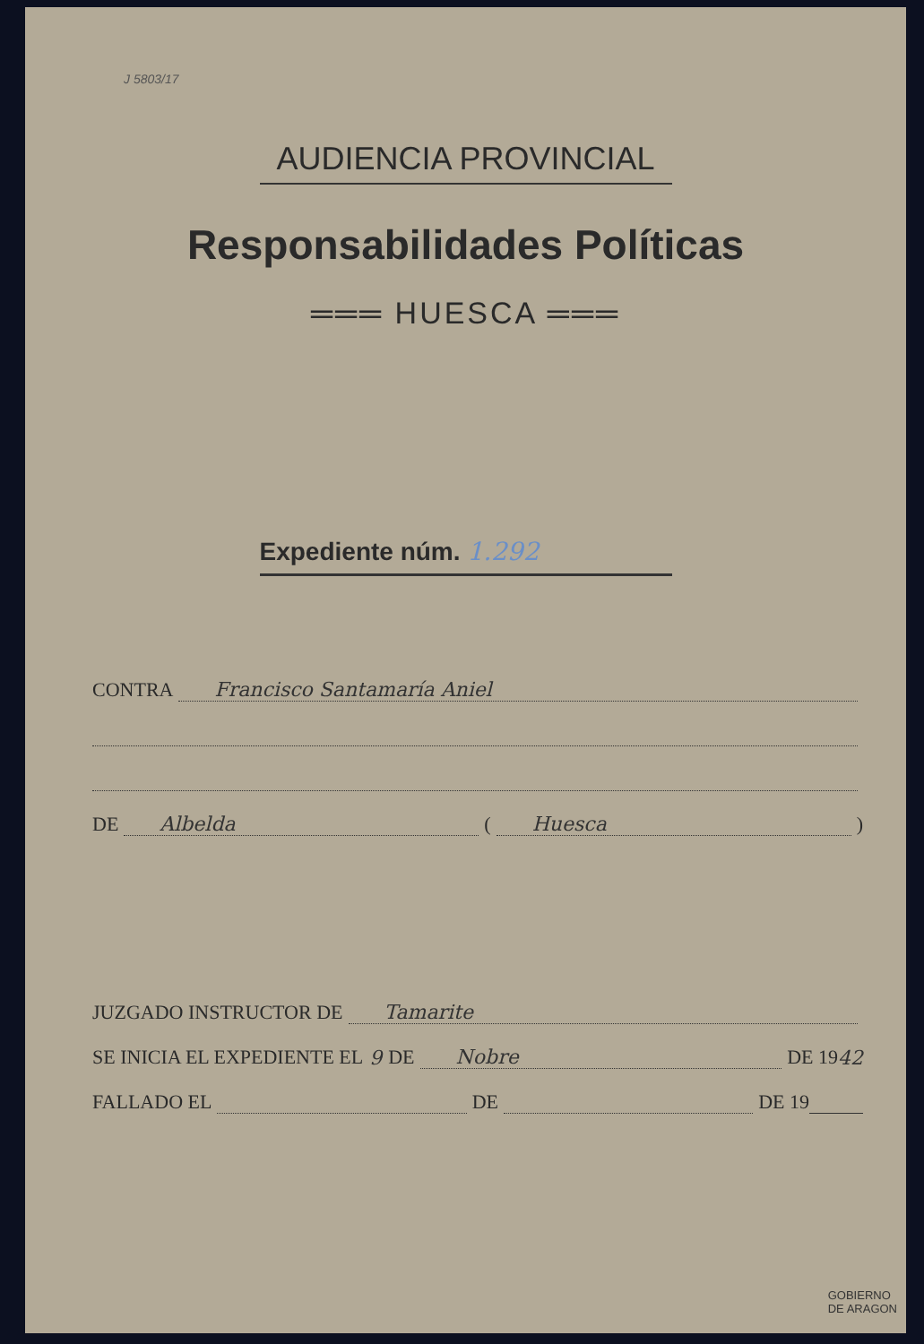J 5803/17
AUDIENCIA PROVINCIAL
Responsabilidades Políticas
═══ HUESCA ═══
Expediente núm. 1.292
CONTRA Francisco Santamaría Aniel
DE Albelda ( Huesca )
JUZGADO INSTRUCTOR DE Tamarite
SE INICIA EL EXPEDIENTE EL 9 DE Nobre DE 19 42
FALLADO EL DE DE 19
GOBIERNO
DE ARAGON